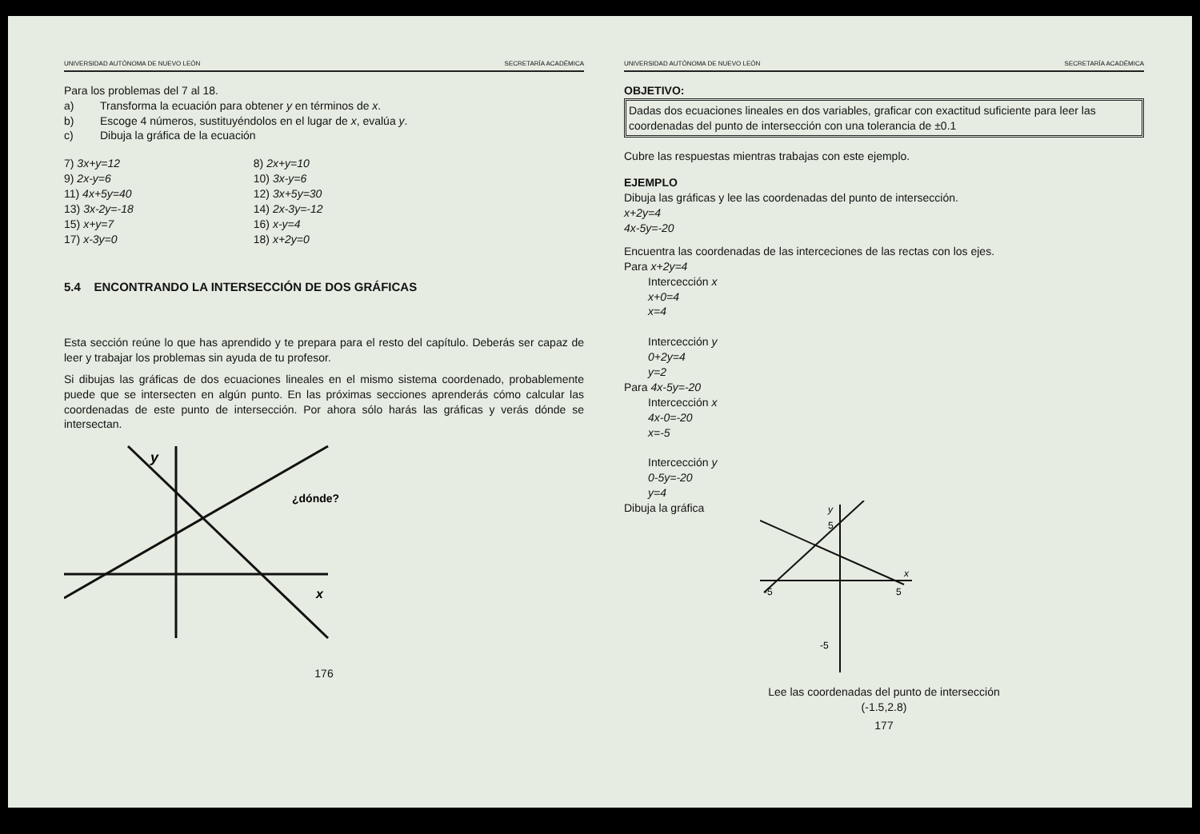UNIVERSIDAD AUTÓNOMA DE NUEVO LEÓN SECRETARÍA ACADÉMICA
Para los problemas del 7 al 18.
a) Transforma la ecuación para obtener y en términos de x.
b) Escoge 4 números, sustituyéndolos en el lugar de x, evalúa y.
c) Dibuja la gráfica de la ecuación
7) 3x+y=12
9) 2x-y=6
11) 4x+5y=40
13) 3x-2y=-18
15) x+y=7
17) x-3y=0
8) 2x+y=10
10) 3x-y=6
12) 3x+5y=30
14) 2x-3y=-12
16) x-y=4
18) x+2y=0
5.4 ENCONTRANDO LA INTERSECCIÓN DE DOS GRÁFICAS
Esta sección reúne lo que has aprendido y te prepara para el resto del capítulo. Deberás ser capaz de leer y trabajar los problemas sin ayuda de tu profesor.
Si dibujas las gráficas de dos ecuaciones lineales en el mismo sistema coordenado, probablemente puede que se intersecten en algún punto. En las próximas secciones aprenderás cómo calcular las coordenadas de este punto de intersección. Por ahora sólo harás las gráficas y verás dónde se intersectan.
y
x
¿dónde?
176
UNIVERSIDAD AUTÓNOMA DE NUEVO LEÓN SECRETARÍA ACADÉMICA
OBJETIVO:
Dadas dos ecuaciones lineales en dos variables, graficar con exactitud suficiente para leer las coordenadas del punto de intersección con una tolerancia de ±0.1
Cubre las respuestas mientras trabajas con este ejemplo.
EJEMPLO
Dibuja las gráficas y lee las coordenadas del punto de intersección.
x+2y=4
4x-5y=-20
Encuentra las coordenadas de las interceciones de las rectas con los ejes.
Para x+2y=4
Intercección x
x+0=4
x=4
Intercección y
0+2y=4
y=2
Para 4x-5y=-20
Intercección x
4x-0=-20
x=-5
Intercección y
0-5y=-20
y=4
Dibuja la gráfica
y
5
x
-5
5
-5
Lee las coordenadas del punto de intersección
(-1.5,2.8)
177